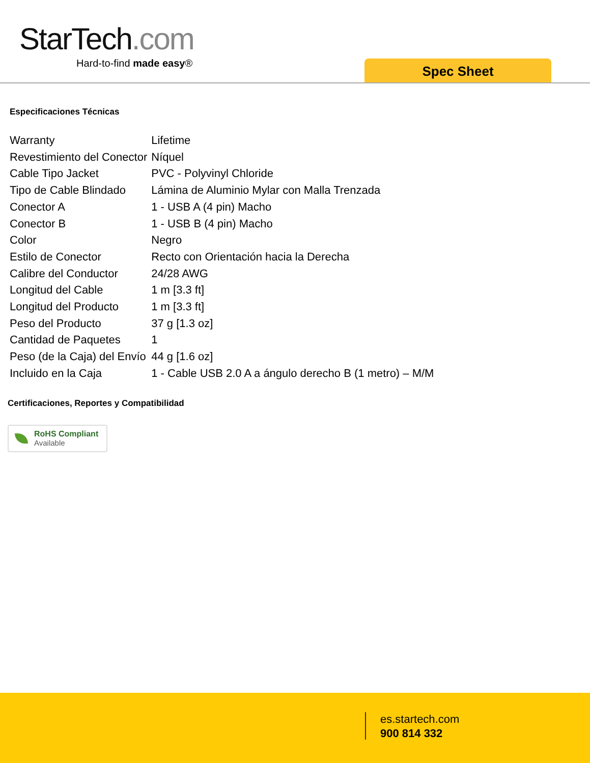StarTech.com
Hard-to-find made easy®
Spec Sheet
Especificaciones Técnicas
| Warranty | Lifetime |
| Revestimiento del Conector | Níquel |
| Cable Tipo Jacket | PVC - Polyvinyl Chloride |
| Tipo de Cable Blindado | Lámina de Aluminio Mylar con Malla Trenzada |
| Conector A | 1 - USB A (4 pin) Macho |
| Conector B | 1 - USB B (4 pin) Macho |
| Color | Negro |
| Estilo de Conector | Recto con Orientación hacia la Derecha |
| Calibre del Conductor | 24/28 AWG |
| Longitud del Cable | 1 m [3.3 ft] |
| Longitud del Producto | 1 m [3.3 ft] |
| Peso del Producto | 37 g [1.3 oz] |
| Cantidad de Paquetes | 1 |
| Peso (de la Caja) del Envío | 44 g [1.6 oz] |
| Incluido en la Caja | 1 - Cable USB 2.0 A a ángulo derecho B (1 metro) – M/M |
Certificaciones, Reportes y Compatibilidad
RoHS Compliant
Available
es.startech.com
900 814 332